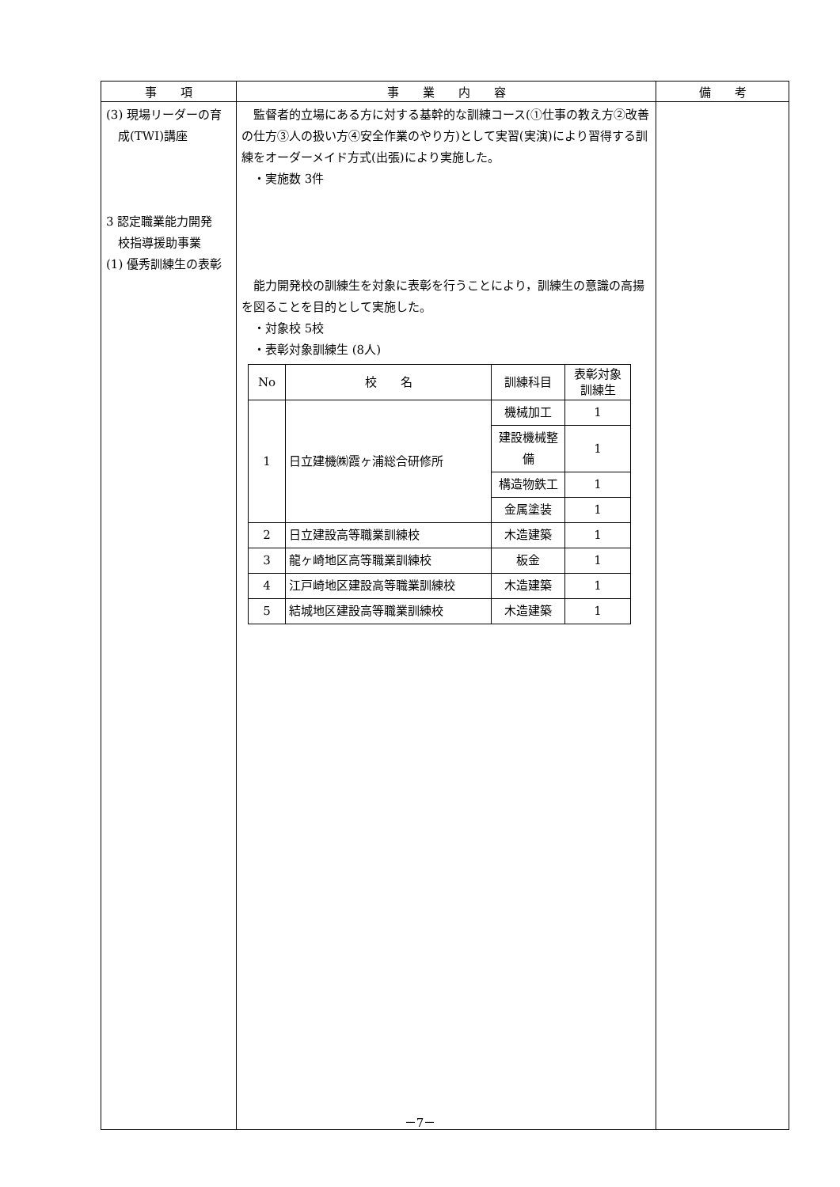| 事 項 | 事 業 内 容 | 備 考 |
| --- | --- | --- |
| (3) 現場リーダーの育 成(TWI)講座 3 認定職業能力開発 校指導援助事業 (1) 優秀訓練生の表彰 | 監督者的立場にある方に対する基幹的な訓練コース(①仕事の教え方②改善の仕方③人の扱い方④安全作業のやり方)として実習(実演)により習得する訓練をオーダーメイド方式(出張)により実施した。 ・実施数 3件 能力開発校の訓練生を対象に表彰を行うことにより，訓練生の意識の高揚を図ることを目的として実施した。 ・対象校 5校 ・表彰対象訓練生 (8人) / No / 校 名 / 訓練科目 / 表彰対象 訓練生 / / --- / --- / --- / --- / / 1 / 日立建機㈱霞ヶ浦総合研修所 / 機械加工 / 1 / / / / 建設機械整備 / 1 / / / / 構造物鉄工 / 1 / / / / 金属塗装 / 1 / / 2 / 日立建設高等職業訓練校 / 木造建築 / 1 / / 3 / 龍ヶ崎地区高等職業訓練校 / 板金 / 1 / / 4 / 江戸崎地区建設高等職業訓練校 / 木造建築 / 1 / / 5 / 結城地区建設高等職業訓練校 / 木造建築 / 1 / | |
－7－